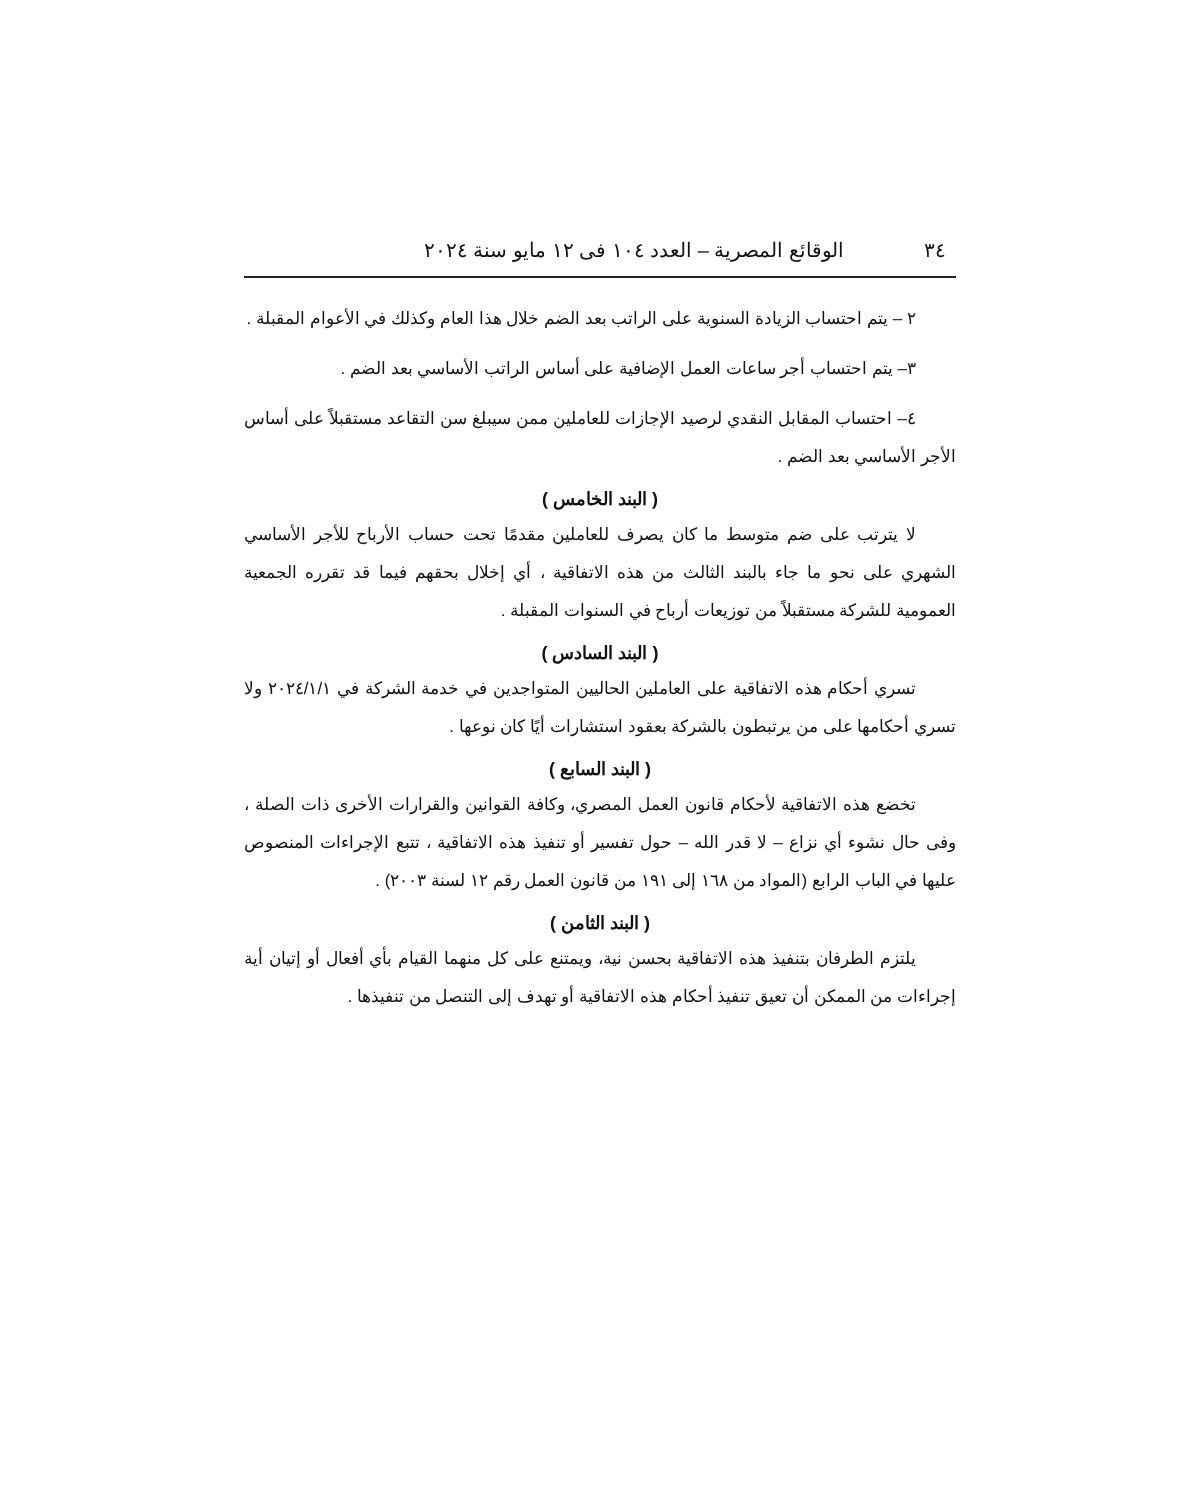٣٤ الوقائع المصرية – العدد ١٠٤ فى ١٢ مايو سنة ٢٠٢٤
٢ – يتم احتساب الزيادة السنوية على الراتب بعد الضم خلال هذا العام وكذلك في الأعوام المقبلة .
٣– يتم احتساب أجر ساعات العمل الإضافية على أساس الراتب الأساسي بعد الضم .
٤– احتساب المقابل النقدي لرصيد الإجازات للعاملين ممن سيبلغ سن التقاعد مستقبلاً على أساس الأجر الأساسي بعد الضم .
( البند الخامس )
لا يترتب على ضم متوسط ما كان يصرف للعاملين مقدمًا تحت حساب الأرباح للأجر الأساسي الشهري على نحو ما جاء بالبند الثالث من هذه الاتفاقية ، أي إخلال بحقهم فيما قد تقرره الجمعية العمومية للشركة مستقبلاً من توزيعات أرباح في السنوات المقبلة .
( البند السادس )
تسري أحكام هذه الاتفاقية على العاملين الحاليين المتواجدين في خدمة الشركة في ٢٠٢٤/١/١ ولا تسري أحكامها على من يرتبطون بالشركة بعقود استشارات أيًا كان نوعها .
( البند السابع )
تخضع هذه الاتفاقية لأحكام قانون العمل المصري، وكافة القوانين والقرارات الأخرى ذات الصلة ، وفى حال نشوء أي نزاع – لا قدر الله – حول تفسير أو تنفيذ هذه الاتفاقية ، تتبع الإجراءات المنصوص عليها في الباب الرابع (المواد من ١٦٨ إلى ١٩١ من قانون العمل رقم ١٢ لسنة ٢٠٠٣) .
( البند الثامن )
يلتزم الطرفان بتنفيذ هذه الاتفاقية بحسن نية، ويمتنع على كل منهما القيام بأي أفعال أو إتيان أية إجراءات من الممكن أن تعيق تنفيذ أحكام هذه الاتفاقية أو تهدف إلى التنصل من تنفيذها .